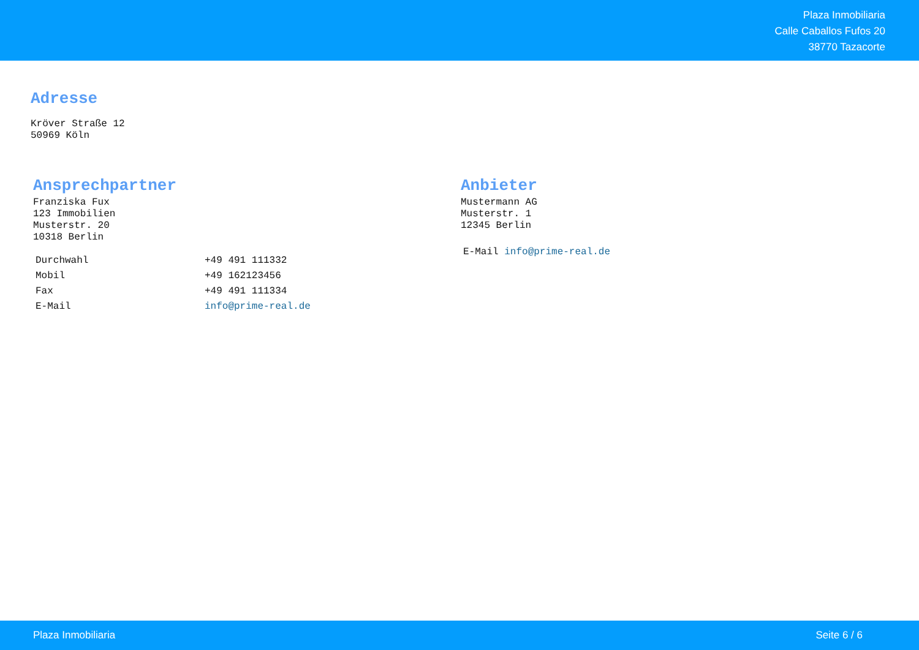Plaza Inmobiliaria
Calle Caballos Fufos 20
38770 Tazacorte
Adresse
Kröver Straße 12
50969 Köln
Ansprechpartner
Franziska Fux
123 Immobilien
Musterstr. 20
10318 Berlin
| Durchwahl | +49 491 111332 |
| Mobil | +49 162123456 |
| Fax | +49 491 111334 |
| E-Mail | info@prime-real.de |
Anbieter
Mustermann AG
Musterstr. 1
12345 Berlin
E-Mail info@prime-real.de
Plaza Inmobiliaria Seite 6 / 6